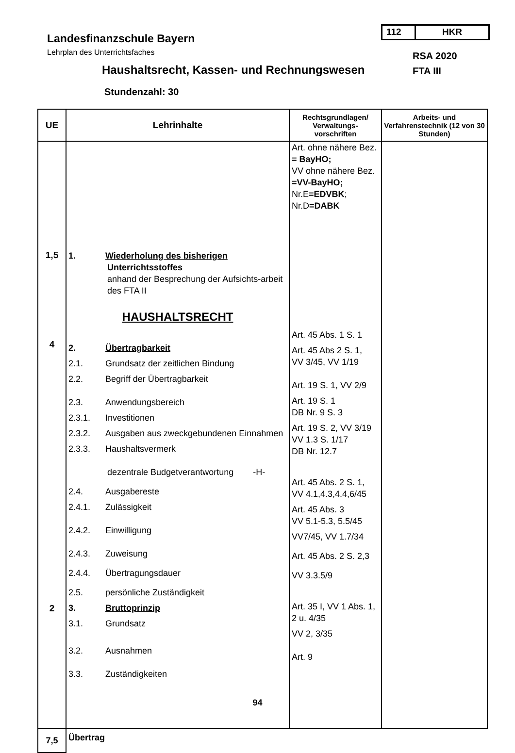112 HKR
Landesfinanzschule Bayern
Lehrplan des Unterrichtsfaches
Haushaltsrecht, Kassen- und Rechnungswesen
RSA 2020
FTA III
Stundenzahl: 30
| UE | Lehrinhalte | Rechtsgrundlagen/ Verwaltungs-vorschriften | Arbeits- und Verfahrenstechnik (12 von 30 Stunden) |
| --- | --- | --- | --- |
| 1,5 4 2 | 1. Wiederholung des bisherigen Unterrichtsstoffes anhand der Besprechung der Aufsichts-arbeit des FTA II HAUSHALTSRECHT 2. Übertragbarkeit 2.1. Grundsatz der zeitlichen Bindung 2.2. Begriff der Übertragbarkeit 2.3. Anwendungsbereich 2.3.1. Investitionen 2.3.2. Ausgaben aus zweckgebundenen Einnahmen 2.3.3. Haushaltsvermerk dezentrale Budgetverantwortung -H- 2.4. Ausgabereste 2.4.1. Zulässigkeit 2.4.2. Einwilligung 2.4.3. Zuweisung 2.4.4. Übertragungsdauer 2.5. persönliche Zuständigkeit 3. Bruttoprinzip 3.1. Grundsatz 3.2. Ausnahmen 3.3. Zuständigkeiten | Art. ohne nähere Bez. = BayHO; VV ohne nähere Bez. =VV-BayHO; Nr.E =EDVBK ; Nr.D =DABK Art. 45 Abs. 1 S. 1 Art. 45 Abs 2 S. 1, VV 3/45, VV 1/19 Art. 19 S. 1, VV 2/9 Art. 19 S. 1 DB Nr. 9 S. 3 Art. 19 S. 2, VV 3/19 VV 1.3 S. 1/17 DB Nr. 12.7 Art. 45 Abs. 2 S. 1, VV 4.1,4.3,4.4,6/45 Art. 45 Abs. 3 VV 5.1-5.3, 5.5/45 VV7/45, VV 1.7/34 Art. 45 Abs. 2 S. 2,3 VV 3.3.5/9 Art. 35 I, VV 1 Abs. 1, 2 u. 4/35 VV 2, 3/35 Art. 9 | |
| 7,5 | Übertrag | | |
94